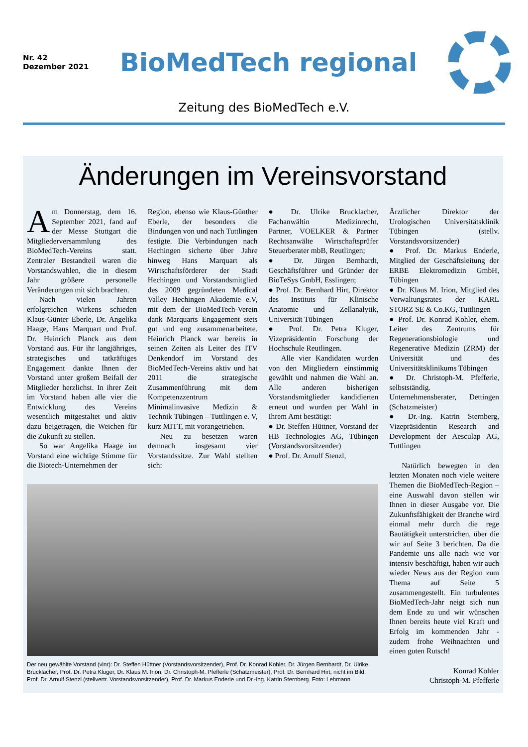Nr. 42
Dezember 2021
BioMedTech regional
Zeitung des BioMedTech e.V.
Änderungen im Vereinsvorstand
Am Donnerstag, dem 16. September 2021, fand auf der Messe Stuttgart die Mitgliederversammlung des BioMedTech-Vereins statt. Zentraler Bestandteil waren die Vorstandswahlen, die in diesem Jahr größere personelle Veränderungen mit sich brachten.
Nach vielen Jahren erfolgreichen Wirkens schieden Klaus-Günter Eberle, Dr. Angelika Haage, Hans Marquart und Prof. Dr. Heinrich Planck aus dem Vorstand aus. Für ihr langjähriges, strategisches und tatkräftiges Engagement dankte Ihnen der Vorstand unter großem Beifall der Mitglieder herzlichst. In ihrer Zeit im Vorstand haben alle vier die Entwicklung des Vereins wesentlich mitgestaltet und aktiv dazu beigetragen, die Weichen für die Zukunft zu stellen.
So war Angelika Haage im Vorstand eine wichtige Stimme für die Biotech-Unternehmen der
Region, ebenso wie Klaus-Günther Eberle, der besonders die Bindungen von und nach Tuttlingen festigte. Die Verbindungen nach Hechingen sicherte über Jahre hinweg Hans Marquart als Wirtschaftsförderer der Stadt Hechingen und Vorstandsmitglied des 2009 gegründeten Medical Valley Hechingen Akademie e.V, mit dem der BioMedTech-Verein dank Marquarts Engagement stets gut und eng zusammenarbeitete. Heinrich Planck war bereits in seinen Zeiten als Leiter des ITV Denkendorf im Vorstand des BioMedTech-Vereins aktiv und hat 2011 die strategische Zusammenführung mit dem Kompetenzzentrum Minimalinvasive Medizin & Technik Tübingen – Tuttlingen e. V, kurz MITT, mit vorangetrieben.
Neu zu besetzen waren demnach insgesamt vier Vorstandssitze. Zur Wahl stellten sich:
● Dr. Ulrike Brucklacher, Fachanwältin Medizinrecht, Partner, VOELKER & Partner Rechtsanwälte Wirtschaftsprüfer Steuerberater mbB, Reutlingen;
● Dr. Jürgen Bernhardt, Geschäftsführer und Gründer der BioTeSys GmbH, Esslingen;
● Prof. Dr. Bernhard Hirt, Direktor des Instituts für Klinische Anatomie und Zellanalytik, Universität Tübingen
● Prof. Dr. Petra Kluger, Vizepräsidentin Forschung der Hochschule Reutlingen.
Alle vier Kandidaten wurden von den Mitgliedern einstimmig gewählt und nahmen die Wahl an. Alle anderen bisherigen Vorstandsmitglieder kandidierten erneut und wurden per Wahl in Ihrem Amt bestätigt:
● Dr. Steffen Hüttner, Vorstand der HB Technologies AG, Tübingen (Vorstandsvorsitzender)
● Prof. Dr. Arnulf Stenzl,
Der neu gewählte Vorstand (vlnr): Dr. Steffen Hüttner (Vorstandsvorsitzender), Prof. Dr. Konrad Kohler, Dr. Jürgen Bernhardt, Dr. Ulrike Brucklacher, Prof. Dr. Petra Kluger, Dr. Klaus M. Irion, Dr. Christoph-M. Pfefferle (Schatzmeister), Prof. Dr. Bernhard Hirt; nicht im Bild: Prof. Dr. Arnulf Stenzl (stellvertr. Vorstandsvorsitzender), Prof. Dr. Markus Enderle und Dr.-Ing. Katrin Sternberg. Foto: Lehmann
Ärztlicher Direktor der Urologischen Universitätsklinik Tübingen (stellv. Vorstandsvorsitzender)
● Prof. Dr. Markus Enderle, Mitglied der Geschäftsleitung der ERBE Elektromedizin GmbH, Tübingen
● Dr. Klaus M. Irion, Mitglied des Verwaltungsrates der KARL STORZ SE & Co.KG, Tuttlingen
● Prof. Dr. Konrad Kohler, ehem. Leiter des Zentrums für Regenerationsbiologie und Regenerative Medizin (ZRM) der Universität und des Universitätsklinikums Tübingen
● Dr. Christoph-M. Pfefferle, selbstständig. Unternehmensberater, Dettingen (Schatzmeister)
● Dr.-Ing. Katrin Sternberg, Vizepräsidentin Research and Development der Aesculap AG, Tuttlingen
Natürlich bewegten in den letzten Monaten noch viele weitere Themen die BioMedTech-Region – eine Auswahl davon stellen wir Ihnen in dieser Ausgabe vor. Die Zukunftsfähigkeit der Branche wird einmal mehr durch die rege Bautätigkeit unterstrichen, über die wir auf Seite 3 berichten. Da die Pandemie uns alle nach wie vor intensiv beschäftigt, haben wir auch wieder News aus der Region zum Thema auf Seite 5 zusammengestellt. Ein turbulentes BioMedTech-Jahr neigt sich nun dem Ende zu und wir wünschen Ihnen bereits heute viel Kraft und Erfolg im kommenden Jahr - zudem frohe Weihnachten und einen guten Rutsch!
Konrad Kohler
Christoph-M. Pfefferle